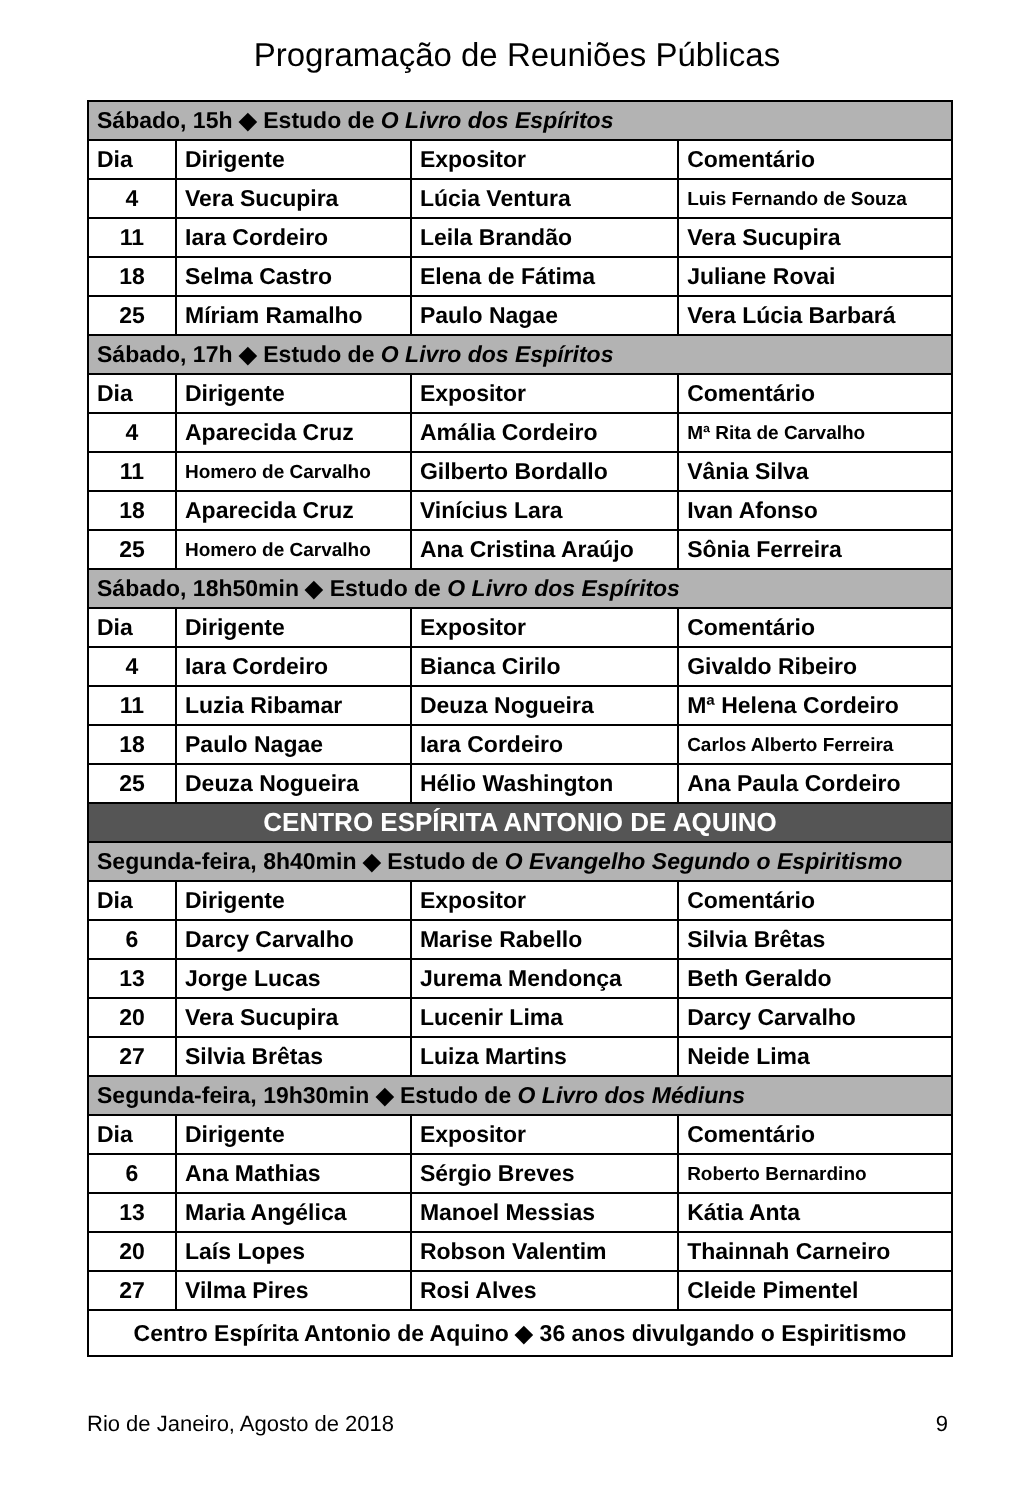Programação de Reuniões Públicas
| Sábado, 15h ◆ Estudo de O Livro dos Espíritos | | | |
| Dia | Dirigente | Expositor | Comentário |
| 4 | Vera Sucupira | Lúcia Ventura | Luis Fernando de Souza |
| 11 | Iara Cordeiro | Leila Brandão | Vera Sucupira |
| 18 | Selma Castro | Elena de Fátima | Juliane Rovai |
| 25 | Míriam Ramalho | Paulo Nagae | Vera Lúcia Barbará |
| Sábado, 17h ◆ Estudo de O Livro dos Espíritos | | | |
| Dia | Dirigente | Expositor | Comentário |
| 4 | Aparecida Cruz | Amália Cordeiro | Mª Rita de Carvalho |
| 11 | Homero de Carvalho | Gilberto Bordallo | Vânia Silva |
| 18 | Aparecida Cruz | Vinícius Lara | Ivan Afonso |
| 25 | Homero de Carvalho | Ana Cristina Araújo | Sônia Ferreira |
| Sábado, 18h50min ◆ Estudo de O Livro dos Espíritos | | | |
| Dia | Dirigente | Expositor | Comentário |
| 4 | Iara Cordeiro | Bianca Cirilo | Givaldo Ribeiro |
| 11 | Luzia Ribamar | Deuza Nogueira | Mª Helena Cordeiro |
| 18 | Paulo Nagae | Iara Cordeiro | Carlos Alberto Ferreira |
| 25 | Deuza Nogueira | Hélio Washington | Ana Paula Cordeiro |
| CENTRO ESPÍRITA ANTONIO DE AQUINO | | | |
| Segunda-feira, 8h40min ◆ Estudo de O Evangelho Segundo o Espiritismo | | | |
| Dia | Dirigente | Expositor | Comentário |
| 6 | Darcy Carvalho | Marise Rabello | Silvia Brêtas |
| 13 | Jorge Lucas | Jurema Mendonça | Beth Geraldo |
| 20 | Vera Sucupira | Lucenir Lima | Darcy Carvalho |
| 27 | Silvia Brêtas | Luiza Martins | Neide Lima |
| Segunda-feira, 19h30min ◆ Estudo de O Livro dos Médiuns | | | |
| Dia | Dirigente | Expositor | Comentário |
| 6 | Ana Mathias | Sérgio Breves | Roberto Bernardino |
| 13 | Maria Angélica | Manoel Messias | Kátia Anta |
| 20 | Laís Lopes | Robson Valentim | Thainnah Carneiro |
| 27 | Vilma Pires | Rosi Alves | Cleide Pimentel |
| Centro Espírita Antonio de Aquino ◆ 36 anos divulgando o Espiritismo | | | |
Rio de Janeiro, Agosto de 2018 9